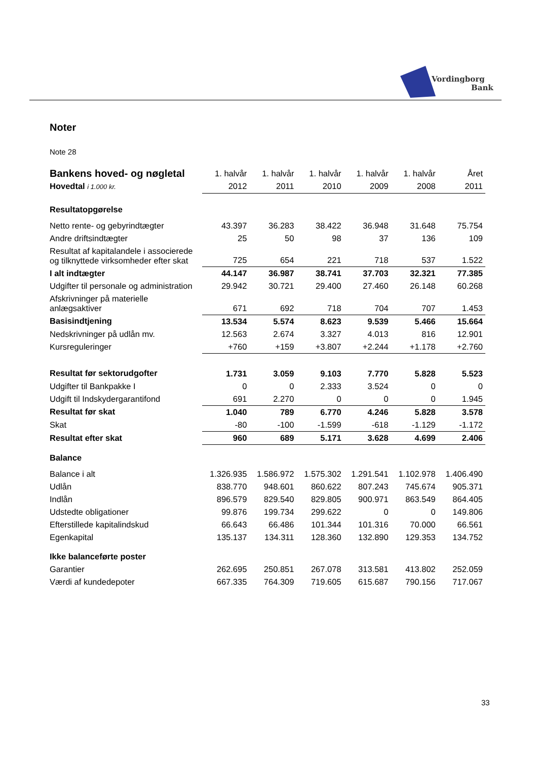Vordingborg
Bank
Noter
Note 28
| Bankens hoved- og nøgletal | 1. halvår | 1. halvår | 1. halvår | 1. halvår | 1. halvår | Året |
| Hovedtal i 1.000 kr. | 2012 | 2011 | 2010 | 2009 | 2008 | 2011 |
| Resultatopgørelse | | | | | | |
| Netto rente- og gebyrindtægter | 43.397 | 36.283 | 38.422 | 36.948 | 31.648 | 75.754 |
| Andre driftsindtægter | 25 | 50 | 98 | 37 | 136 | 109 |
| Resultat af kapitalandele i associerede og tilknyttede virksomheder efter skat | 725 | 654 | 221 | 718 | 537 | 1.522 |
| I alt indtægter | 44.147 | 36.987 | 38.741 | 37.703 | 32.321 | 77.385 |
| Udgifter til personale og administration | 29.942 | 30.721 | 29.400 | 27.460 | 26.148 | 60.268 |
| Afskrivninger på materielle anlægsaktiver | 671 | 692 | 718 | 704 | 707 | 1.453 |
| Basisindtjening | 13.534 | 5.574 | 8.623 | 9.539 | 5.466 | 15.664 |
| Nedskrivninger på udlån mv. | 12.563 | 2.674 | 3.327 | 4.013 | 816 | 12.901 |
| Kursreguleringer | +760 | +159 | +3.807 | +2.244 | +1.178 | +2.760 |
| Resultat før sektorudgofter | 1.731 | 3.059 | 9.103 | 7.770 | 5.828 | 5.523 |
| Udgifter til Bankpakke I | 0 | 0 | 2.333 | 3.524 | 0 | 0 |
| Udgift til Indskydergarantifond | 691 | 2.270 | 0 | 0 | 0 | 1.945 |
| Resultat før skat | 1.040 | 789 | 6.770 | 4.246 | 5.828 | 3.578 |
| Skat | -80 | -100 | -1.599 | -618 | -1.129 | -1.172 |
| Resultat efter skat | 960 | 689 | 5.171 | 3.628 | 4.699 | 2.406 |
| Balance | | | | | | |
| Balance i alt | 1.326.935 | 1.586.972 | 1.575.302 | 1.291.541 | 1.102.978 | 1.406.490 |
| Udlån | 838.770 | 948.601 | 860.622 | 807.243 | 745.674 | 905.371 |
| Indlån | 896.579 | 829.540 | 829.805 | 900.971 | 863.549 | 864.405 |
| Udstedte obligationer | 99.876 | 199.734 | 299.622 | 0 | 0 | 149.806 |
| Efterstillede kapitalindskud | 66.643 | 66.486 | 101.344 | 101.316 | 70.000 | 66.561 |
| Egenkapital | 135.137 | 134.311 | 128.360 | 132.890 | 129.353 | 134.752 |
| Ikke balanceførte poster | | | | | | |
| Garantier | 262.695 | 250.851 | 267.078 | 313.581 | 413.802 | 252.059 |
| Værdi af kundedepoter | 667.335 | 764.309 | 719.605 | 615.687 | 790.156 | 717.067 |
33